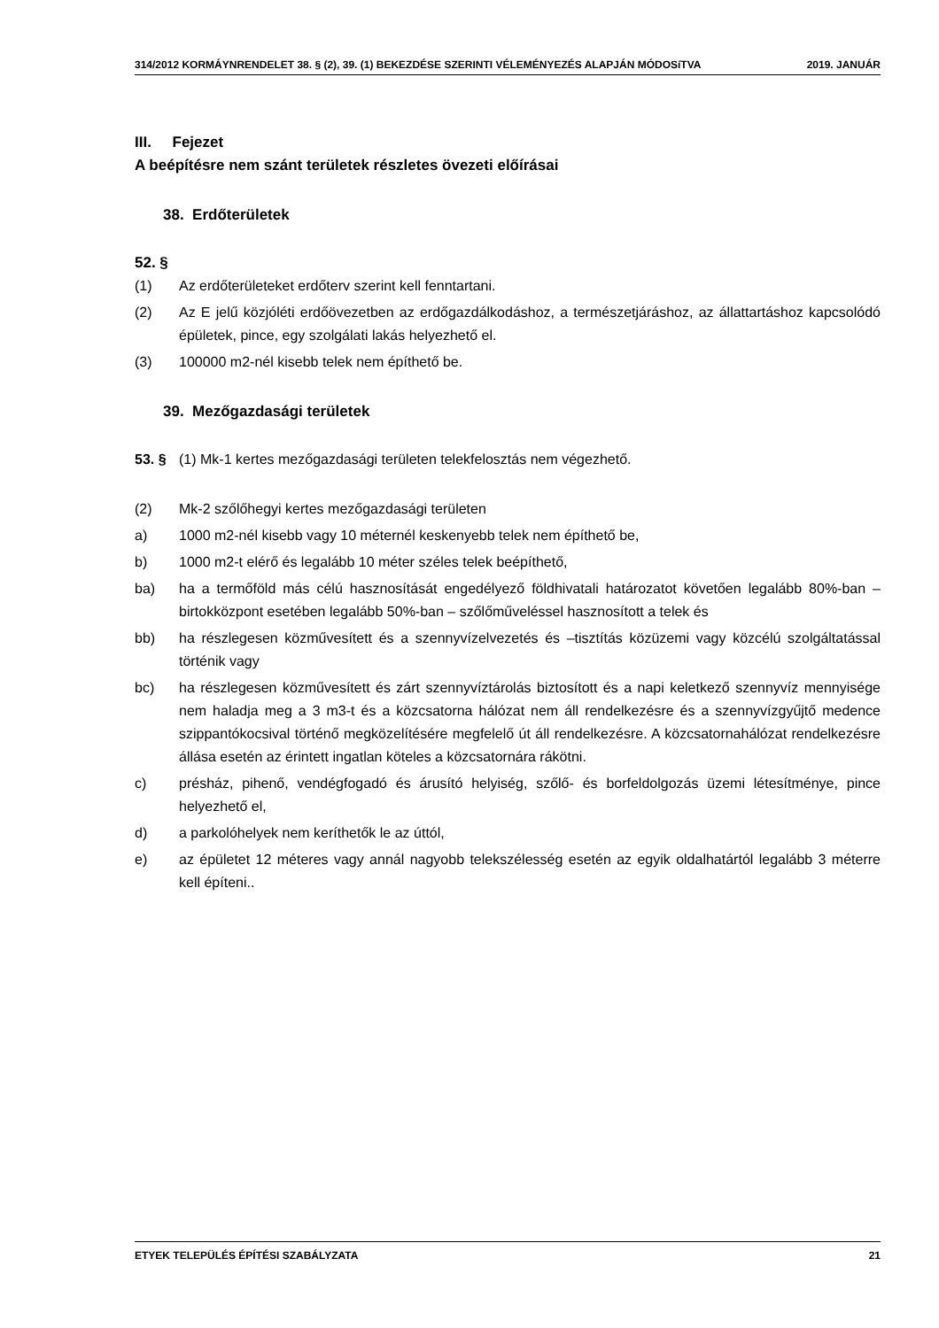314/2012 KORMÁYNRENDELET 38. § (2), 39. (1) BEKEZDÉSE SZERINTI VÉLEMÉNYEZÉS ALAPJÁN MÓDOSíTVA 2019. JANUÁR
III. Fejezet
A beépítésre nem szánt területek részletes övezeti előírásai
38. Erdőterületek
52. §
(1) Az erdőterületeket erdőterv szerint kell fenntartani.
(2) Az E jelű közjóléti erdőövezetben az erdőgazdálkodáshoz, a természetjáráshoz, az állattartáshoz kapcsolódó épületek, pince, egy szolgálati lakás helyezhető el.
(3) 100000 m2-nél kisebb telek nem építhető be.
39. Mezőgazdasági területek
53. § (1) Mk-1 kertes mezőgazdasági területen telekfelosztás nem végezhető.
(2) Mk-2 szőlőhegyi kertes mezőgazdasági területen
a) 1000 m2-nél kisebb vagy 10 méternél keskenyebb telek nem építhető be,
b) 1000 m2-t elérő és legalább 10 méter széles telek beépíthető,
ba) ha a termőföld más célú hasznosítását engedélyező földhivatali határozatot követően legalább 80%-ban – birtokközpont esetében legalább 50%-ban – szőlőműveléssel hasznosított a telek és
bb) ha részlegesen közművesített és a szennyvízelvezetés és –tisztítás közüzemi vagy közcélú szolgáltatással történik vagy
bc) ha részlegesen közművesített és zárt szennyvíztárolás biztosított és a napi keletkező szennyvíz mennyisége nem haladja meg a 3 m3-t és a közcsatorna hálózat nem áll rendelkezésre és a szennyvízgyűjtő medence szippantókocsival történő megközelítésére megfelelő út áll rendelkezésre. A közcsatornahálózat rendelkezésre állása esetén az érintett ingatlan köteles a közcsatornára rákötni.
c) présház, pihenő, vendégfogadó és árusító helyiség, szőlő- és borfeldolgozás üzemi létesítménye, pince helyezhető el,
d) a parkolóhelyek nem keríthetők le az úttól,
e) az épületet 12 méteres vagy annál nagyobb telekszélesség esetén az egyik oldalhatártól legalább 3 méterre kell építeni..
ETYEK TELEPÜLÉS ÉPÍTÉSI SZABÁLYZATA 21